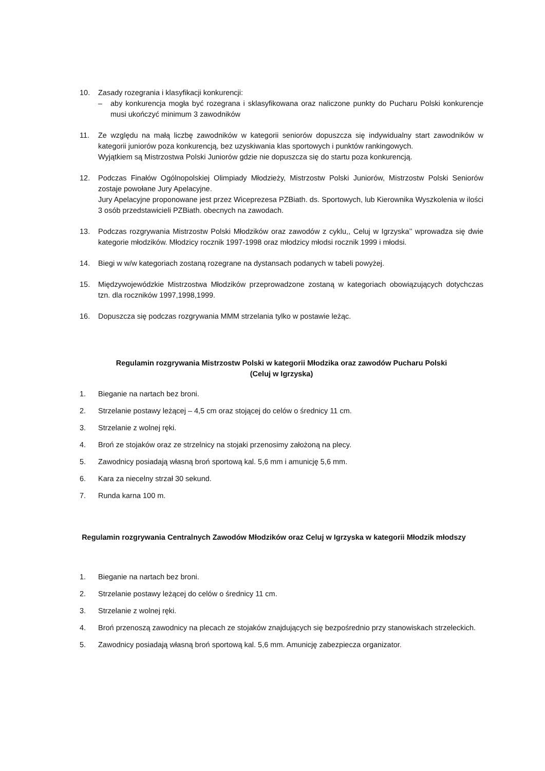10. Zasady rozegrania i klasyfikacji konkurencji:
– aby konkurencja mogła być rozegrana i sklasyfikowana oraz naliczone punkty do Pucharu Polski konkurencje musi ukończyć minimum 3 zawodników
11. Ze względu na małą liczbę zawodników w kategorii seniorów dopuszcza się indywidualny start zawodników w kategorii juniorów poza konkurencją, bez uzyskiwania klas sportowych i punktów rankingowych.
Wyjątkiem są Mistrzostwa Polski Juniorów gdzie nie dopuszcza się do startu poza konkurencją.
12. Podczas Finałów Ogólnopolskiej Olimpiady Młodzieży, Mistrzostw Polski Juniorów, Mistrzostw Polski Seniorów zostaje powołane Jury Apelacyjne.
Jury Apelacyjne proponowane jest przez Wiceprezesa PZBiath. ds. Sportowych, lub Kierownika Wyszkolenia w ilości 3 osób przedstawicieli PZBiath. obecnych na zawodach.
13. Podczas rozgrywania Mistrzostw Polski Młodzików oraz zawodów z cyklu,, Celuj w Igrzyska’’ wprowadza się dwie kategorie młodzików. Młodzicy rocznik 1997-1998 oraz młodzicy młodsi rocznik 1999 i młodsi.
14. Biegi w w/w kategoriach zostaną rozegrane na dystansach podanych w tabeli powyżej.
15. Międzywojewódzkie Mistrzostwa Młodzików przeprowadzone zostaną w kategoriach obowiązujących dotychczas tzn. dla roczników 1997,1998,1999.
16. Dopuszcza się podczas rozgrywania MMM strzelania tylko w postawie leżąc.
Regulamin rozgrywania Mistrzostw Polski w kategorii Młodzika oraz zawodów Pucharu Polski
(Celuj w Igrzyska)
1. Bieganie na nartach bez broni.
2. Strzelanie postawy leżącej – 4,5 cm oraz stojącej do celów o średnicy 11 cm.
3. Strzelanie z wolnej ręki.
4. Broń ze stojaków oraz ze strzelnicy na stojaki przenosimy założoną na plecy.
5. Zawodnicy posiadają własną broń sportową kal. 5,6 mm i amunicję 5,6 mm.
6. Kara za niecelny strzał 30 sekund.
7. Runda karna 100 m.
Regulamin rozgrywania Centralnych Zawodów Młodzików oraz Celuj w Igrzyska w kategorii Młodzik młodszy
1. Bieganie na nartach bez broni.
2. Strzelanie postawy leżącej do celów o średnicy 11 cm.
3. Strzelanie z wolnej ręki.
4. Broń przenoszą zawodnicy na plecach ze stojaków znajdujących się bezpośrednio przy stanowiskach strzeleckich.
5. Zawodnicy posiadają własną broń sportową kal. 5,6 mm. Amunicję zabezpiecza organizator.